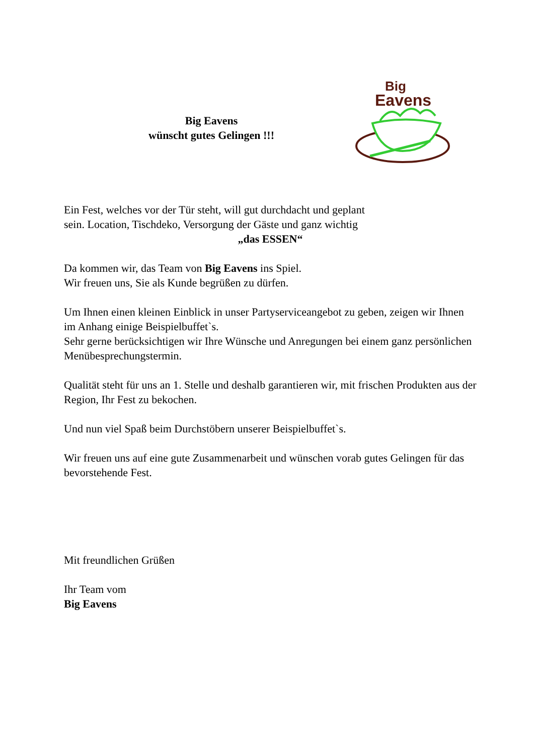Big Eavens
wünscht gutes Gelingen !!!
Big
Eavens
Ein Fest, welches vor der Tür steht, will gut durchdacht und geplant
sein. Location, Tischdeko, Versorgung der Gäste und ganz wichtig
„das ESSEN“
Da kommen wir, das Team von Big Eavens ins Spiel.
Wir freuen uns, Sie als Kunde begrüßen zu dürfen.
Um Ihnen einen kleinen Einblick in unser Partyserviceangebot zu geben, zeigen wir Ihnen im Anhang einige Beispielbuffet`s.
Sehr gerne berücksichtigen wir Ihre Wünsche und Anregungen bei einem ganz persönlichen Menübesprechungstermin.
Qualität steht für uns an 1. Stelle und deshalb garantieren wir, mit frischen Produkten aus der Region, Ihr Fest zu bekochen.
Und nun viel Spaß beim Durchstöbern unserer Beispielbuffet`s.
Wir freuen uns auf eine gute Zusammenarbeit und wünschen vorab gutes Gelingen für das bevorstehende Fest.
Mit freundlichen Grüßen
Ihr Team vom
Big Eavens